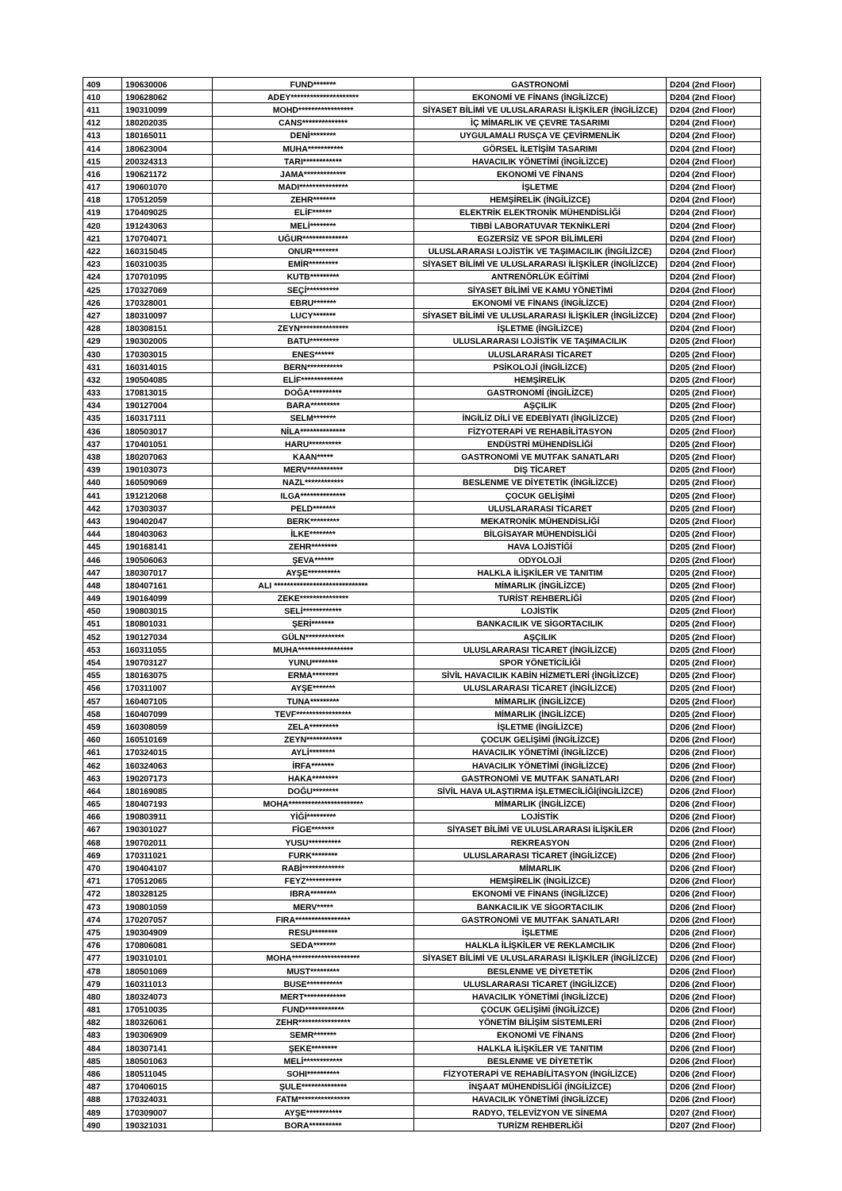| 409 | 190630006 | FUND******* | GASTRONOMİ | D204 (2nd Floor) |
| 410 | 190628062 | ADEY********************* | EKONOMİ VE FİNANS (İNGİLİZCE) | D204 (2nd Floor) |
| 411 | 190310099 | MOHD***************** | SİYASET BİLİMİ VE ULUSLARARASI İLİŞKİLER (İNGİLİZCE) | D204 (2nd Floor) |
| 412 | 180202035 | CANS************** | İÇ MİMARLIK VE ÇEVRE TASARIMI | D204 (2nd Floor) |
| 413 | 180165011 | DENİ******** | UYGULAMALI RUSÇA VE ÇEVİRMENLİK | D204 (2nd Floor) |
| 414 | 180623004 | MUHA*********** | GÖRSEL İLETİŞİM TASARIMI | D204 (2nd Floor) |
| 415 | 200324313 | TARI************ | HAVACILIK YÖNETİMİ (İNGİLİZCE) | D204 (2nd Floor) |
| 416 | 190621172 | JAMA************* | EKONOMİ VE FİNANS | D204 (2nd Floor) |
| 417 | 190601070 | MADI*************** | İŞLETME | D204 (2nd Floor) |
| 418 | 170512059 | ZEHR******* | HEMŞİRELİK (İNGİLİZCE) | D204 (2nd Floor) |
| 419 | 170409025 | ELİF****** | ELEKTRİK ELEKTRONİK MÜHENDİSLİĞİ | D204 (2nd Floor) |
| 420 | 191243063 | MELİ******** | TIBBİ LABORATUVAR TEKNİKLERİ | D204 (2nd Floor) |
| 421 | 170704071 | UĞUR************** | EGZERSİZ VE SPOR BİLİMLERİ | D204 (2nd Floor) |
| 422 | 160315045 | ONUR******** | ULUSLARARASI LOJİSTİK VE TAŞIMACILIK (İNGİLİZCE) | D204 (2nd Floor) |
| 423 | 160310035 | EMİR********* | SİYASET BİLİMİ VE ULUSLARARASI İLİŞKİLER (İNGİLİZCE) | D204 (2nd Floor) |
| 424 | 170701095 | KUTB********* | ANTRENÖRLÜK EĞİTİMİ | D204 (2nd Floor) |
| 425 | 170327069 | SEÇİ********** | SİYASET BİLİMİ VE KAMU YÖNETİMİ | D204 (2nd Floor) |
| 426 | 170328001 | EBRU******* | EKONOMİ VE FİNANS (İNGİLİZCE) | D204 (2nd Floor) |
| 427 | 180310097 | LUCY******* | SİYASET BİLİMİ VE ULUSLARARASI İLİŞKİLER (İNGİLİZCE) | D204 (2nd Floor) |
| 428 | 180308151 | ZEYN*************** | İŞLETME (İNGİLİZCE) | D204 (2nd Floor) |
| 429 | 190302005 | BATU********* | ULUSLARARASI LOJİSTİK VE TAŞIMACILIK | D205 (2nd Floor) |
| 430 | 170303015 | ENES****** | ULUSLARARASI TİCARET | D205 (2nd Floor) |
| 431 | 160314015 | BERN*********** | PSİKOLOJİ (İNGİLİZCE) | D205 (2nd Floor) |
| 432 | 190504085 | ELİF************* | HEMŞİRELİK | D205 (2nd Floor) |
| 433 | 170813015 | DOĞA********** | GASTRONOMİ (İNGİLİZCE) | D205 (2nd Floor) |
| 434 | 190127004 | BARA********* | AŞÇILIK | D205 (2nd Floor) |
| 435 | 160317111 | SELM******* | İNGİLİZ DİLİ VE EDEBİYATI (İNGİLİZCE) | D205 (2nd Floor) |
| 436 | 180503017 | NİLA************** | FİZYOTERAPİ VE REHABİLİTASYON | D205 (2nd Floor) |
| 437 | 170401051 | HARU********** | ENDÜSTRİ MÜHENDİSLİĞİ | D205 (2nd Floor) |
| 438 | 180207063 | KAAN***** | GASTRONOMİ VE MUTFAK SANATLARI | D205 (2nd Floor) |
| 439 | 190103073 | MERV*********** | DIŞ TİCARET | D205 (2nd Floor) |
| 440 | 160509069 | NAZL************ | BESLENME VE DİYETETİK (İNGİLİZCE) | D205 (2nd Floor) |
| 441 | 191212068 | ILGA************** | ÇOCUK GELİŞİMİ | D205 (2nd Floor) |
| 442 | 170303037 | PELD******* | ULUSLARARASI TİCARET | D205 (2nd Floor) |
| 443 | 190402047 | BERK********* | MEKATRONİK MÜHENDİSLİĞİ | D205 (2nd Floor) |
| 444 | 180403063 | İLKE******** | BİLGİSAYAR MÜHENDİSLİĞİ | D205 (2nd Floor) |
| 445 | 190168141 | ZEHR******** | HAVA LOJİSTİĞİ | D205 (2nd Floor) |
| 446 | 190506063 | ŞEVA****** | ODYOLOJİ | D205 (2nd Floor) |
| 447 | 180307017 | AYŞE********** | HALKLA İLİŞKİLER VE TANITIM | D205 (2nd Floor) |
| 448 | 180407161 | ALI ***************************** | MİMARLIK (İNGİLİZCE) | D205 (2nd Floor) |
| 449 | 190164099 | ZEKE*************** | TURİST REHBERLİĞİ | D205 (2nd Floor) |
| 450 | 190803015 | SELİ************ | LOJİSTİK | D205 (2nd Floor) |
| 451 | 180801031 | ŞERİ******* | BANKACILIK VE SİGORTACILIK | D205 (2nd Floor) |
| 452 | 190127034 | GÜLN************ | AŞÇILIK | D205 (2nd Floor) |
| 453 | 160311055 | MUHA***************** | ULUSLARARASI TİCARET (İNGİLİZCE) | D205 (2nd Floor) |
| 454 | 190703127 | YUNU******** | SPOR YÖNETİCİLİĞİ | D205 (2nd Floor) |
| 455 | 180163075 | ERMA******** | SİVİL HAVACILIK KABİN HİZMETLERİ (İNGİLİZCE) | D205 (2nd Floor) |
| 456 | 170311007 | AYŞE******* | ULUSLARARASI TİCARET (İNGİLİZCE) | D205 (2nd Floor) |
| 457 | 160407105 | TUNA********* | MİMARLIK (İNGİLİZCE) | D205 (2nd Floor) |
| 458 | 160407099 | TEVF***************** | MİMARLIK (İNGİLİZCE) | D205 (2nd Floor) |
| 459 | 160308059 | ZELA********* | İŞLETME (İNGİLİZCE) | D206 (2nd Floor) |
| 460 | 160510169 | ZEYN*********** | ÇOCUK GELİŞİMİ (İNGİLİZCE) | D206 (2nd Floor) |
| 461 | 170324015 | AYLİ******** | HAVACILIK YÖNETİMİ (İNGİLİZCE) | D206 (2nd Floor) |
| 462 | 160324063 | İRFA******* | HAVACILIK YÖNETİMİ (İNGİLİZCE) | D206 (2nd Floor) |
| 463 | 190207173 | HAKA******** | GASTRONOMİ VE MUTFAK SANATLARI | D206 (2nd Floor) |
| 464 | 180169085 | DOĞU******** | SİVİL HAVA ULAŞTIRMA İŞLETMECİLİĞİ(İNGİLİZCE) | D206 (2nd Floor) |
| 465 | 180407193 | MOHA*********************** | MİMARLIK (İNGİLİZCE) | D206 (2nd Floor) |
| 466 | 190803911 | YİĞİ********* | LOJİSTİK | D206 (2nd Floor) |
| 467 | 190301027 | FİGE******* | SİYASET BİLİMİ VE ULUSLARARASI İLİŞKİLER | D206 (2nd Floor) |
| 468 | 190702011 | YUSU********** | REKREASYON | D206 (2nd Floor) |
| 469 | 170311021 | FURK******** | ULUSLARARASI TİCARET (İNGİLİZCE) | D206 (2nd Floor) |
| 470 | 190404107 | RABİ************* | MİMARLIK | D206 (2nd Floor) |
| 471 | 170512065 | FEYZ*********** | HEMŞİRELİK (İNGİLİZCE) | D206 (2nd Floor) |
| 472 | 180328125 | IBRA******** | EKONOMİ VE FİNANS (İNGİLİZCE) | D206 (2nd Floor) |
| 473 | 190801059 | MERV***** | BANKACILIK VE SİGORTACILIK | D206 (2nd Floor) |
| 474 | 170207057 | FIRA***************** | GASTRONOMİ VE MUTFAK SANATLARI | D206 (2nd Floor) |
| 475 | 190304909 | RESU******** | İŞLETME | D206 (2nd Floor) |
| 476 | 170806081 | SEDA******* | HALKLA İLİŞKİLER VE REKLAMCILIK | D206 (2nd Floor) |
| 477 | 190310101 | MOHA********************* | SİYASET BİLİMİ VE ULUSLARARASI İLİŞKİLER (İNGİLİZCE) | D206 (2nd Floor) |
| 478 | 180501069 | MUST********* | BESLENME VE DİYETETİK | D206 (2nd Floor) |
| 479 | 160311013 | BUSE*********** | ULUSLARARASI TİCARET (İNGİLİZCE) | D206 (2nd Floor) |
| 480 | 180324073 | MERT************* | HAVACILIK YÖNETİMİ (İNGİLİZCE) | D206 (2nd Floor) |
| 481 | 170510035 | FUND************ | ÇOCUK GELİŞİMİ (İNGİLİZCE) | D206 (2nd Floor) |
| 482 | 180326061 | ZEHR**************** | YÖNETİM BİLİŞİM SİSTEMLERİ | D206 (2nd Floor) |
| 483 | 190306909 | SEMR******* | EKONOMİ VE FİNANS | D206 (2nd Floor) |
| 484 | 180307141 | ŞEKE******** | HALKLA İLİŞKİLER VE TANITIM | D206 (2nd Floor) |
| 485 | 180501063 | MELİ************ | BESLENME VE DİYETETİK | D206 (2nd Floor) |
| 486 | 180511045 | SOHI********** | FİZYOTERAPİ VE REHABİLİTASYON (İNGİLİZCE) | D206 (2nd Floor) |
| 487 | 170406015 | ŞULE************** | İNŞAAT MÜHENDİSLİĞİ (İNGİLİZCE) | D206 (2nd Floor) |
| 488 | 170324031 | FATM**************** | HAVACILIK YÖNETİMİ (İNGİLİZCE) | D206 (2nd Floor) |
| 489 | 170309007 | AYŞE*********** | RADYO, TELEVİZYON VE SİNEMA | D207 (2nd Floor) |
| 490 | 190321031 | BORA********** | TURİZM REHBERLİĞİ | D207 (2nd Floor) |